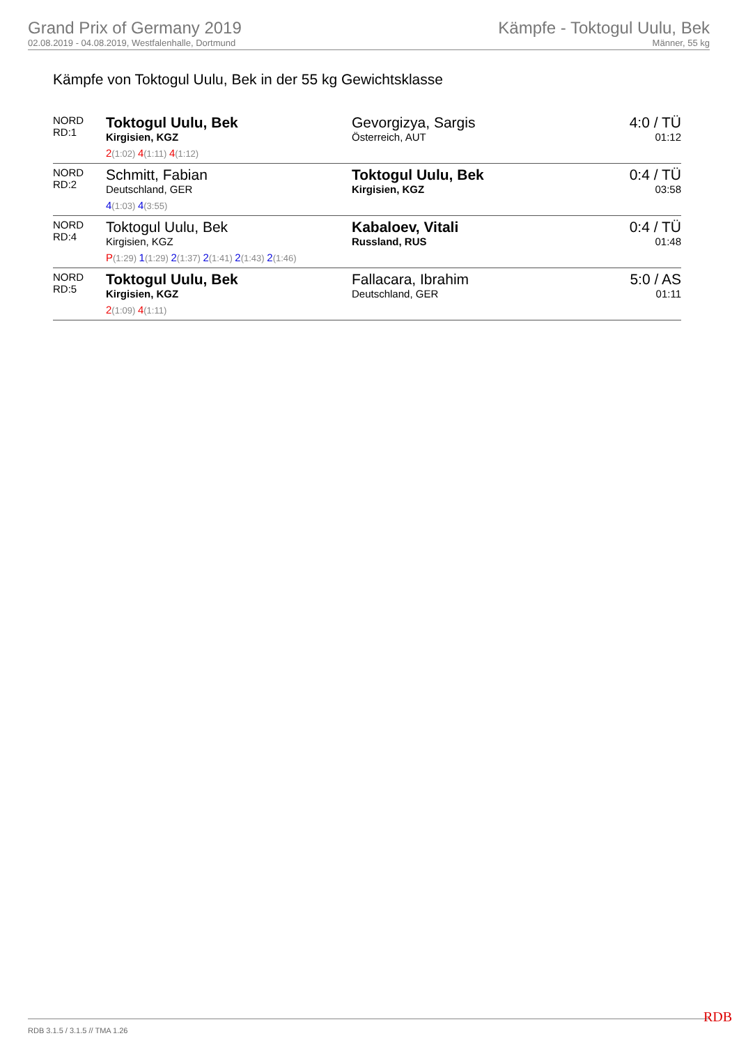Grand Prix of Germany 2019
02.08.2019 - 04.08.2019, Westfalenhalle, Dortmund
Kämpfe - Toktogul Uulu, Bek
Männer, 55 kg
Kämpfe von Toktogul Uulu, Bek in der 55 kg Gewichtsklasse
| NORD RD:1 | Toktogul Uulu, Bek Kirgisien, KGZ 2 (1:02) 4 (1:11) 4 (1:12) | Gevorgizya, Sargis Österreich, AUT | 4:0 / TÜ 01:12 |
| NORD RD:2 | Schmitt, Fabian Deutschland, GER 4 (1:03) 4 (3:55) | Toktogul Uulu, Bek Kirgisien, KGZ | 0:4 / TÜ 03:58 |
| NORD RD:4 | Toktogul Uulu, Bek Kirgisien, KGZ P (1:29) 1 (1:29) 2 (1:37) 2 (1:41) 2 (1:43) 2 (1:46) | Kabaloev, Vitali Russland, RUS | 0:4 / TÜ 01:48 |
| NORD RD:5 | Toktogul Uulu, Bek Kirgisien, KGZ 2 (1:09) 4 (1:11) | Fallacara, Ibrahim Deutschland, GER | 5:0 / AS 01:11 |
RDB 3.1.5 / 3.1.5 // TMA 1.26 RDB